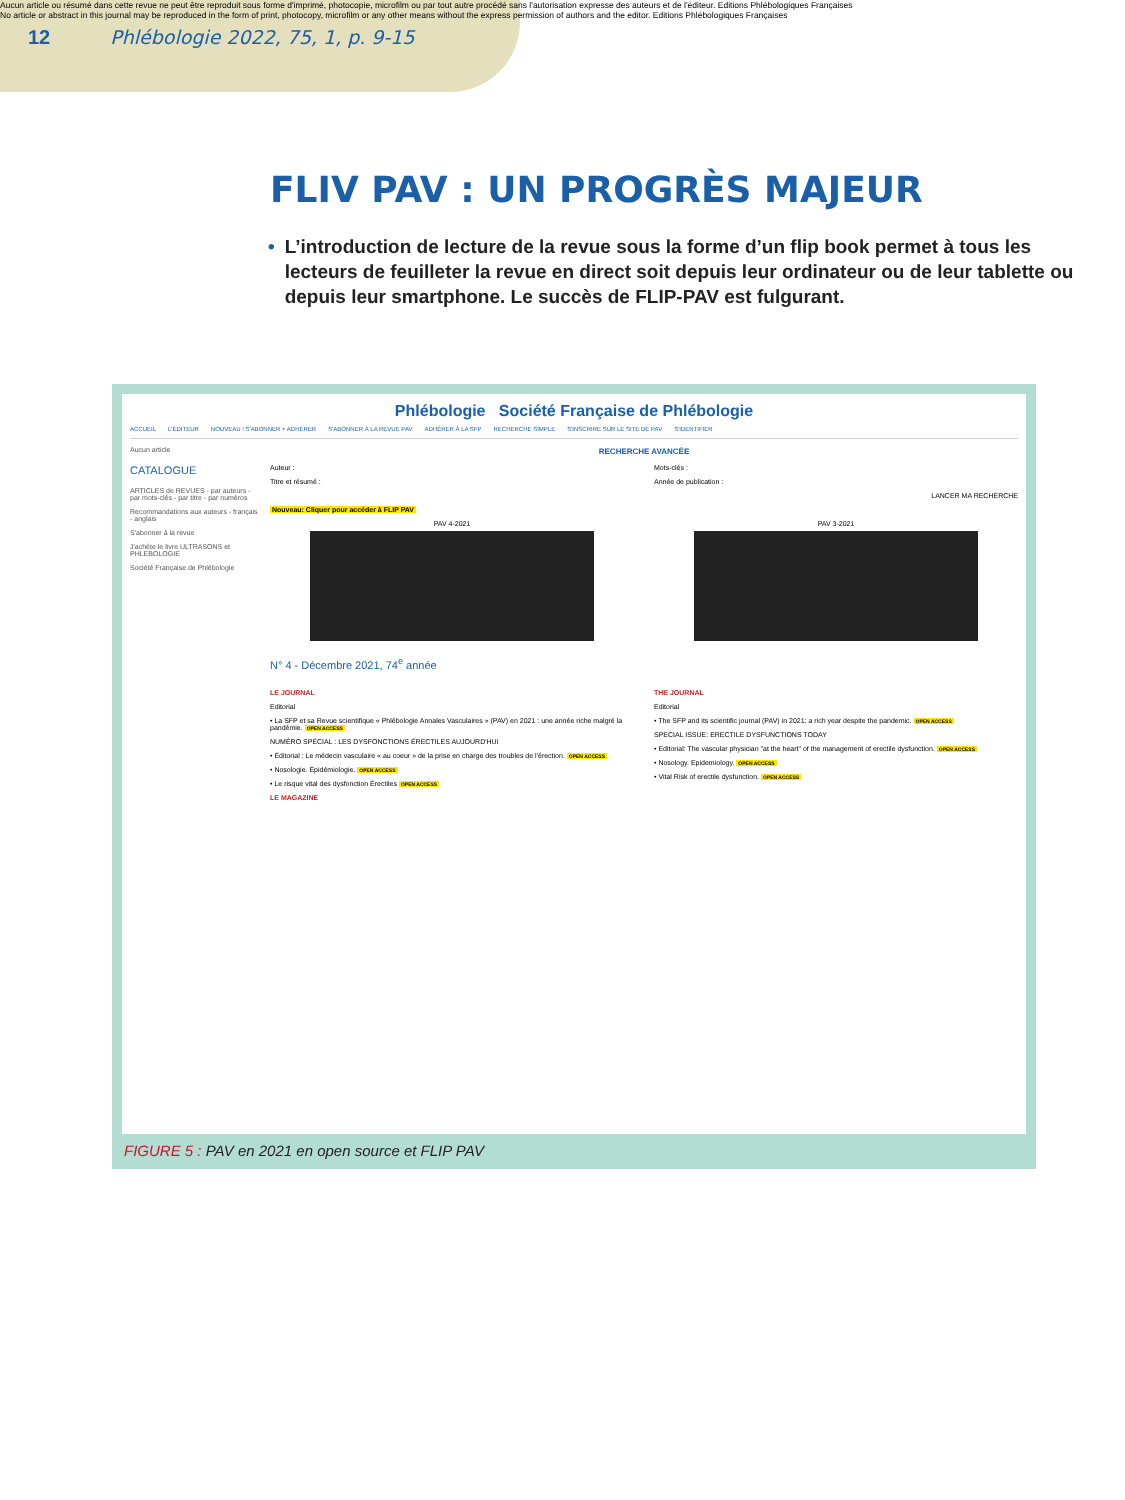Aucun article ou résumé dans cette revue ne peut être reproduit sous forme d'imprimé, photocopie, microfilm ou par tout autre procédé sans l'autorisation expresse des auteurs et de l'éditeur. Editions Phlébologiques Françaises
No article or abstract in this journal may be reproduced in the form of print, photocopy, microfilm or any other means without the express permission of authors and the editor. Editions Phlébologiques Françaises
12 Phlébologie 2022, 75, 1, p. 9-15
FLIV PAV : UN PROGRÈS MAJEUR
• L’introduction de lecture de la revue sous la forme d’un flip book permet à tous les lecteurs de feuilleter la revue en direct soit depuis leur ordinateur ou de leur tablette ou depuis leur smartphone. Le succès de FLIP-PAV est fulgurant.
Phlébologie Société Française de Phlébologie
ACCUEIL L'ÉDITEUR NOUVEAU ! S'ABONNER + ADHÉRER S'ABONNER À LA REVUE PAV ADHÉRER À LA SFP RECHERCHE SIMPLE S'INSCRIRE SUR LE SITE DE PAV S'IDENTIFIER
Aucun article
CATALOGUE
ARTICLES de REVUES - par auteurs - par mots-clés - par titre - par numéros
Recommandations aux auteurs - français - anglais
S'abonner à la revue
J'achète le livre ULTRASONS et PHLEBOLOGIE
Société Française de Phlébologie
RECHERCHE AVANCÉE
Auteur :
Titre et résumé :
Mots-clés :
Année de publication :
LANCER MA RECHERCHE
Nouveau: Cliquer pour accéder à FLIP PAV
PAV 4-2021 PAV 3-2021
N° 4 - Décembre 2021, 74<sup>e</sup> année
LE JOURNAL
Editorial
• La SFP et sa Revue scientifique « Phlébologie Annales Vasculaires » (PAV) en 2021 : une année riche malgré la pandémie. OPEN ACCESS
NUMÉRO SPÉCIAL : LES DYSFONCTIONS ÉRECTILES AUJOURD'HUI
• Éditorial : Le médecin vasculaire « au coeur » de la prise en charge des troubles de l'érection. OPEN ACCESS
• Nosologie. Épidémiologie. OPEN ACCESS
• Le risque vital des dysfonction Érectiles OPEN ACCESS
LE MAGAZINE
THE JOURNAL
Editorial
• The SFP and its scientific journal (PAV) in 2021: a rich year despite the pandemic. OPEN ACCESS
SPECIAL ISSUE: ERECTILE DYSFUNCTIONS TODAY
• Editorial: The vascular physician "at the heart" of the management of erectile dysfunction. OPEN ACCESS
• Nosology. Epidemiology. OPEN ACCESS
• Vital Risk of erectile dysfunction. OPEN ACCESS
FIGURE 5 : PAV en 2021 en open source et FLIP PAV